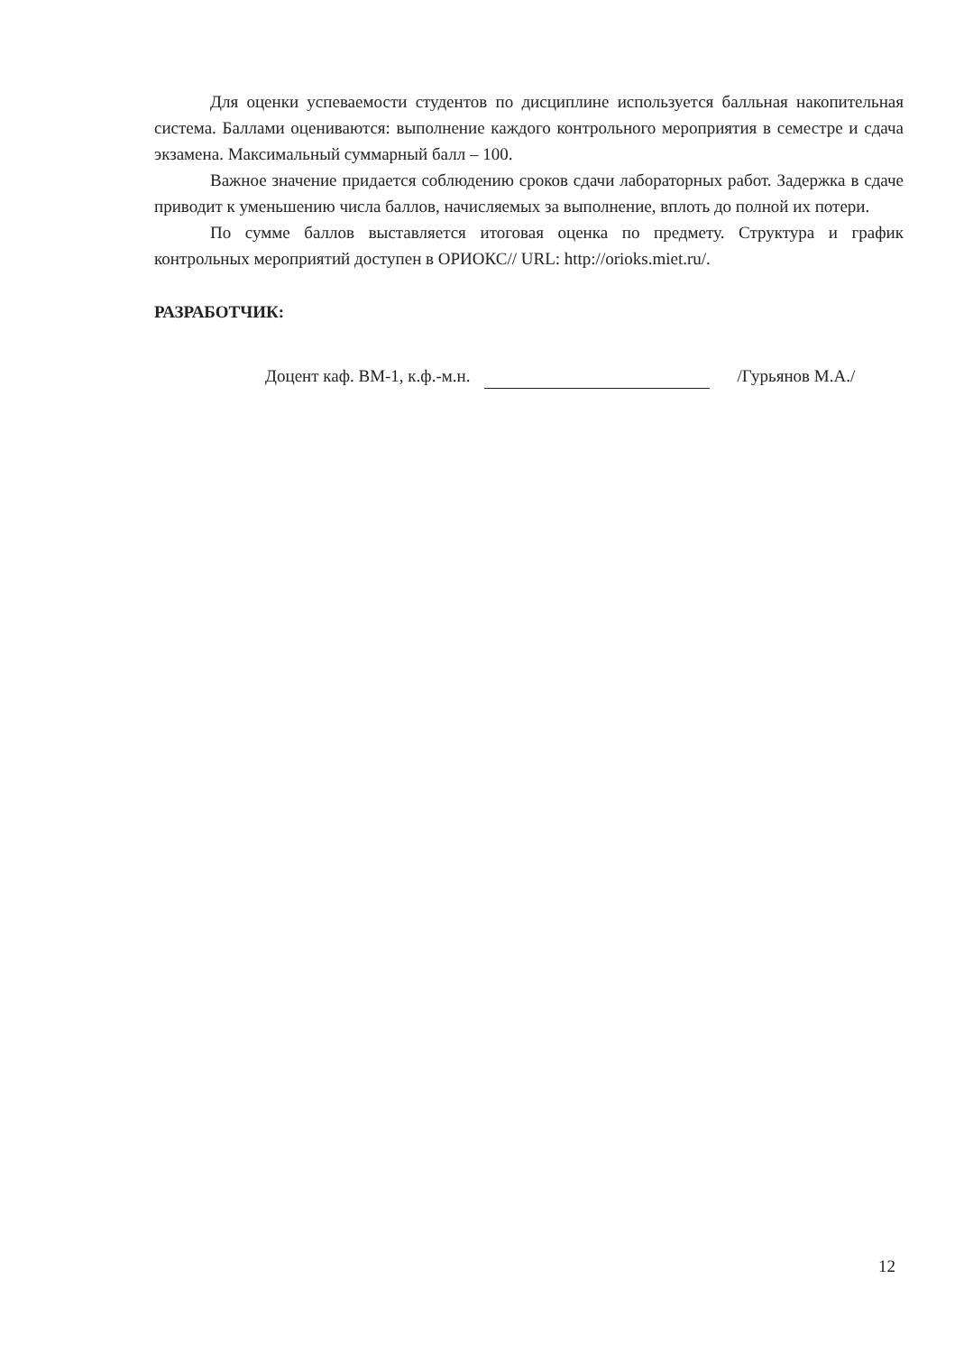Для оценки успеваемости студентов по дисциплине используется балльная накопительная система. Баллами оцениваются: выполнение каждого контрольного мероприятия в семестре и сдача экзамена. Максимальный суммарный балл – 100.
Важное значение придается соблюдению сроков сдачи лабораторных работ. Задержка в сдаче приводит к уменьшению числа баллов, начисляемых за выполнение, вплоть до полной их потери.
По сумме баллов выставляется итоговая оценка по предмету. Структура и график контрольных мероприятий доступен в ОРИОКС// URL: http://orioks.miet.ru/.
РАЗРАБОТЧИК:
Доцент каф. ВМ-1, к.ф.-м.н. /Гурьянов М.А./
12